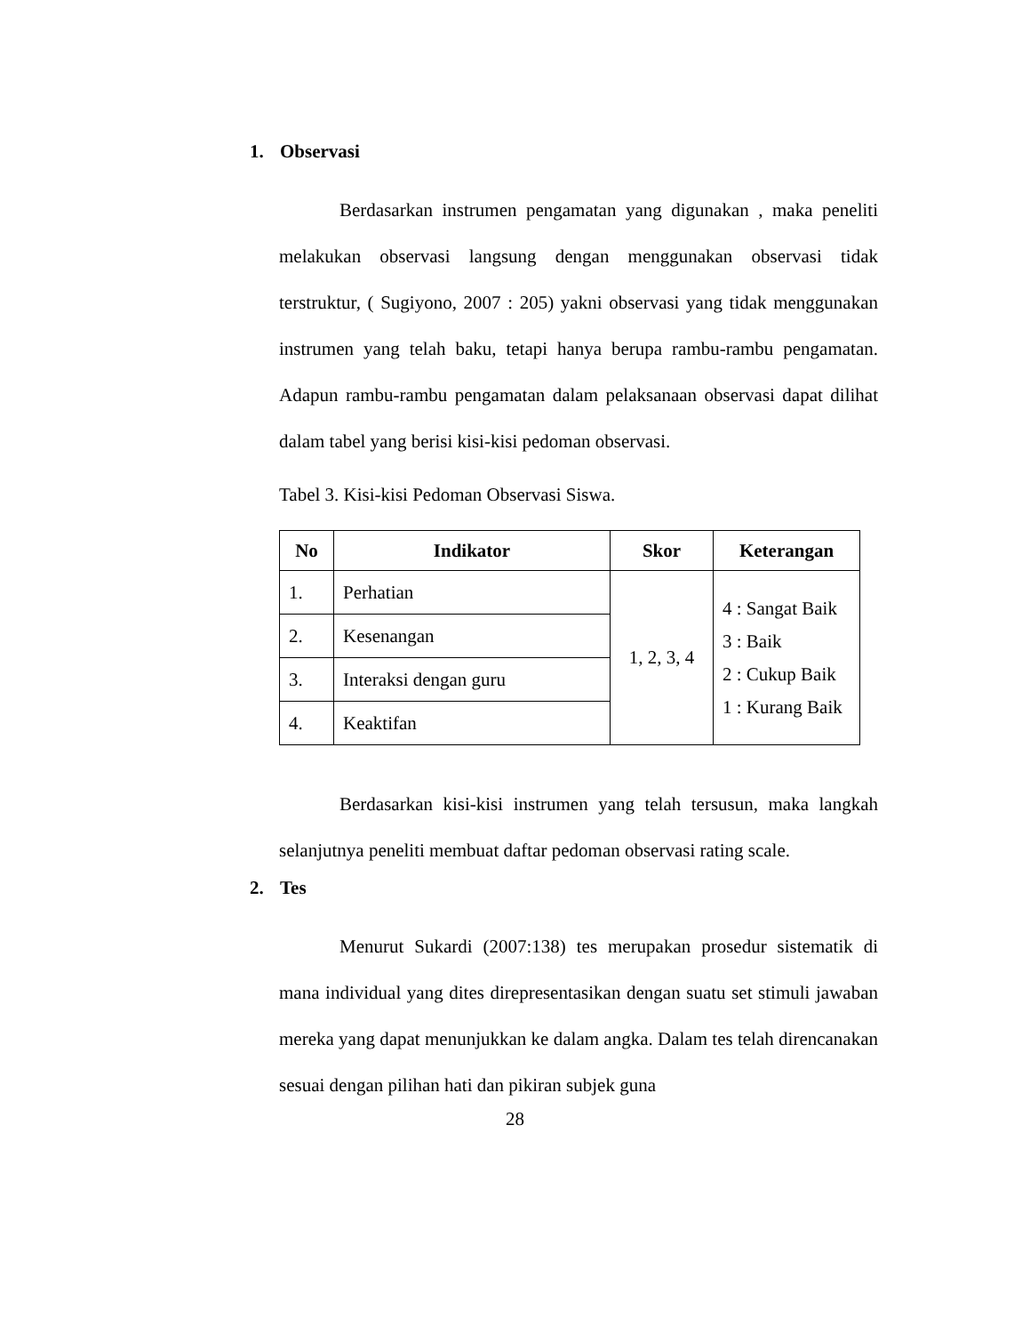1. Observasi
Berdasarkan instrumen pengamatan yang digunakan , maka peneliti melakukan observasi langsung dengan menggunakan observasi tidak terstruktur, ( Sugiyono, 2007 : 205) yakni observasi yang tidak menggunakan instrumen yang telah baku, tetapi hanya berupa rambu-rambu pengamatan. Adapun rambu-rambu pengamatan dalam pelaksanaan observasi dapat dilihat dalam tabel yang berisi kisi-kisi pedoman observasi.
Tabel 3. Kisi-kisi Pedoman Observasi Siswa.
| No | Indikator | Skor | Keterangan |
| --- | --- | --- | --- |
| 1. | Perhatian | 1, 2, 3, 4 | 4 : Sangat Baik 3 : Baik 2 : Cukup Baik 1 : Kurang Baik |
| 2. | Kesenangan | | |
| 3. | Interaksi dengan guru | | |
| 4. | Keaktifan | | |
Berdasarkan kisi-kisi instrumen yang telah tersusun, maka langkah selanjutnya peneliti membuat daftar pedoman observasi rating scale.
2. Tes
Menurut Sukardi (2007:138) tes merupakan prosedur sistematik di mana individual yang dites direpresentasikan dengan suatu set stimuli jawaban mereka yang dapat menunjukkan ke dalam angka. Dalam tes telah direncanakan sesuai dengan pilihan hati dan pikiran subjek guna
28